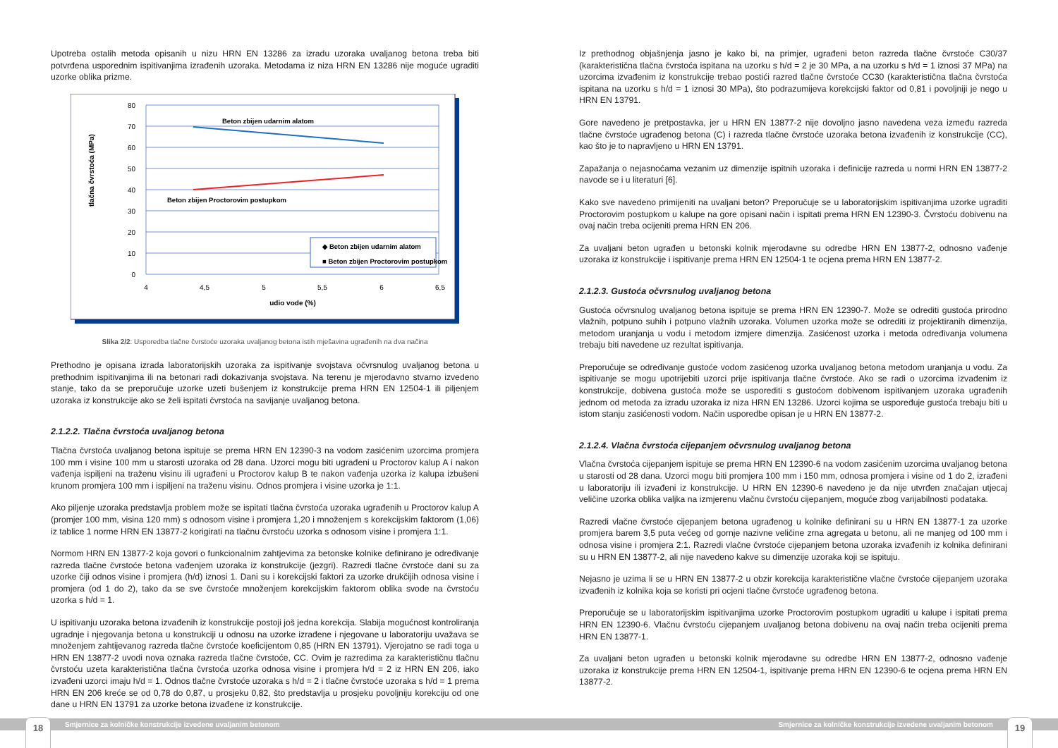Upotreba ostalih metoda opisanih u nizu HRN EN 13286 za izradu uzoraka uvaljanog betona treba biti potvrđena usporednim ispitivanjima izrađenih uzoraka. Metodama iz niza HRN EN 13286 nije moguće ugraditi uzorke oblika prizme.
80
70
60
50
40
30
20
10
0
4
4,5
5
5,5
6
6,5
udio vode (%)
tlačna čvrstoća (MPa)
Beton zbijen udarnim alatom
Beton zbijen Proctorovim postupkom
◆ Beton zbijen udarnim alatom
■ Beton zbijen Proctorovim postupkom
Slika 2/2: Usporedba tlačne čvrstoće uzoraka uvaljanog betona istih mješavina ugrađenih na dva načina
Prethodno je opisana izrada laboratorijskih uzoraka za ispitivanje svojstava očvrsnulog uvaljanog betona u prethodnim ispitivanjima ili na betonari radi dokazivanja svojstava. Na terenu je mjerodavno stvarno izvedeno stanje, tako da se preporučuje uzorke uzeti bušenjem iz konstrukcije prema HRN EN 12504-1 ili piljenjem uzoraka iz konstrukcije ako se želi ispitati čvrstoća na savijanje uvaljanog betona.
2.1.2.2. Tlačna čvrstoća uvaljanog betona
Tlačna čvrstoća uvaljanog betona ispituje se prema HRN EN 12390-3 na vodom zasićenim uzorcima promjera 100 mm i visine 100 mm u starosti uzoraka od 28 dana. Uzorci mogu biti ugrađeni u Proctorov kalup A i nakon vađenja ispiljeni na traženu visinu ili ugrađeni u Proctorov kalup B te nakon vađenja uzorka iz kalupa izbušeni krunom promjera 100 mm i ispiljeni na traženu visinu. Odnos promjera i visine uzorka je 1:1.
Ako piljenje uzoraka predstavlja problem može se ispitati tlačna čvrstoća uzoraka ugrađenih u Proctorov kalup A (promjer 100 mm, visina 120 mm) s odnosom visine i promjera 1,20 i množenjem s korekcijskim faktorom (1,06) iz tablice 1 norme HRN EN 13877-2 korigirati na tlačnu čvrstoću uzorka s odnosom visine i promjera 1:1.
Normom HRN EN 13877-2 koja govori o funkcionalnim zahtjevima za betonske kolnike definirano je određivanje razreda tlačne čvrstoće betona vađenjem uzoraka iz konstrukcije (jezgri). Razredi tlačne čvrstoće dani su za uzorke čiji odnos visine i promjera (h/d) iznosi 1. Dani su i korekcijski faktori za uzorke drukčijih odnosa visine i promjera (od 1 do 2), tako da se sve čvrstoće množenjem korekcijskim faktorom oblika svode na čvrstoću uzorka s h/d = 1.
U ispitivanju uzoraka betona izvađenih iz konstrukcije postoji još jedna korekcija. Slabija mogućnost kontroliranja ugradnje i njegovanja betona u konstrukciji u odnosu na uzorke izrađene i njegovane u laboratoriju uvažava se množenjem zahtijevanog razreda tlačne čvrstoće koeficijentom 0,85 (HRN EN 13791). Vjerojatno se radi toga u HRN EN 13877-2 uvodi nova oznaka razreda tlačne čvrstoće, CC. Ovim je razredima za karakterističnu tlačnu čvrstoću uzeta karakteristična tlačna čvrstoća uzorka odnosa visine i promjera h/d = 2 iz HRN EN 206, iako izvađeni uzorci imaju h/d = 1. Odnos tlačne čvrstoće uzoraka s h/d = 2 i tlačne čvrstoće uzoraka s h/d = 1 prema HRN EN 206 kreće se od 0,78 do 0,87, u prosjeku 0,82, što predstavlja u prosjeku povoljniju korekciju od one dane u HRN EN 13791 za uzorke betona izvađene iz konstrukcije.
Iz prethodnog objašnjenja jasno je kako bi, na primjer, ugrađeni beton razreda tlačne čvrstoće C30/37 (karakteristična tlačna čvrstoća ispitana na uzorku s h/d = 2 je 30 MPa, a na uzorku s h/d = 1 iznosi 37 MPa) na uzorcima izvađenim iz konstrukcije trebao postići razred tlačne čvrstoće CC30 (karakteristična tlačna čvrstoća ispitana na uzorku s h/d = 1 iznosi 30 MPa), što podrazumijeva korekcijski faktor od 0,81 i povoljniji je nego u HRN EN 13791.
Gore navedeno je pretpostavka, jer u HRN EN 13877-2 nije dovoljno jasno navedena veza između razreda tlačne čvrstoće ugrađenog betona (C) i razreda tlačne čvrstoće uzoraka betona izvađenih iz konstrukcije (CC), kao što je to napravljeno u HRN EN 13791.
Zapažanja o nejasnoćama vezanim uz dimenzije ispitnih uzoraka i definicije razreda u normi HRN EN 13877-2 navode se i u literaturi [6].
Kako sve navedeno primijeniti na uvaljani beton? Preporučuje se u laboratorijskim ispitivanjima uzorke ugraditi Proctorovim postupkom u kalupe na gore opisani način i ispitati prema HRN EN 12390-3. Čvrstoću dobivenu na ovaj način treba ocijeniti prema HRN EN 206.
Za uvaljani beton ugrađen u betonski kolnik mjerodavne su odredbe HRN EN 13877-2, odnosno vađenje uzoraka iz konstrukcije i ispitivanje prema HRN EN 12504-1 te ocjena prema HRN EN 13877-2.
2.1.2.3. Gustoća očvrsnulog uvaljanog betona
Gustoća očvrsnulog uvaljanog betona ispituje se prema HRN EN 12390-7. Može se odrediti gustoća prirodno vlažnih, potpuno suhih i potpuno vlažnih uzoraka. Volumen uzorka može se odrediti iz projektiranih dimenzija, metodom uranjanja u vodu i metodom izmjere dimenzija. Zasićenost uzorka i metoda određivanja volumena trebaju biti navedene uz rezultat ispitivanja.
Preporučuje se određivanje gustoće vodom zasićenog uzorka uvaljanog betona metodom uranjanja u vodu. Za ispitivanje se mogu upotrijebiti uzorci prije ispitivanja tlačne čvrstoće. Ako se radi o uzorcima izvađenim iz konstrukcije, dobivena gustoća može se usporediti s gustoćom dobivenom ispitivanjem uzoraka ugrađenih jednom od metoda za izradu uzoraka iz niza HRN EN 13286. Uzorci kojima se uspoređuje gustoća trebaju biti u istom stanju zasićenosti vodom. Način usporedbe opisan je u HRN EN 13877-2.
2.1.2.4. Vlačna čvrstoća cijepanjem očvrsnulog uvaljanog betona
Vlačna čvrstoća cijepanjem ispituje se prema HRN EN 12390-6 na vodom zasićenim uzorcima uvaljanog betona u starosti od 28 dana. Uzorci mogu biti promjera 100 mm i 150 mm, odnosa promjera i visine od 1 do 2, izrađeni u laboratoriju ili izvađeni iz konstrukcije. U HRN EN 12390-6 navedeno je da nije utvrđen značajan utjecaj veličine uzorka oblika valjka na izmjerenu vlačnu čvrstoću cijepanjem, moguće zbog varijabilnosti podataka.
Razredi vlačne čvrstoće cijepanjem betona ugrađenog u kolnike definirani su u HRN EN 13877-1 za uzorke promjera barem 3,5 puta većeg od gornje nazivne veličine zrna agregata u betonu, ali ne manjeg od 100 mm i odnosa visine i promjera 2:1. Razredi vlačne čvrstoće cijepanjem betona uzoraka izvađenih iz kolnika definirani su u HRN EN 13877-2, ali nije navedeno kakve su dimenzije uzoraka koji se ispituju.
Nejasno je uzima li se u HRN EN 13877-2 u obzir korekcija karakteristične vlačne čvrstoće cijepanjem uzoraka izvađenih iz kolnika koja se koristi pri ocjeni tlačne čvrstoće ugrađenog betona.
Preporučuje se u laboratorijskim ispitivanjima uzorke Proctorovim postupkom ugraditi u kalupe i ispitati prema HRN EN 12390-6. Vlačnu čvrstoću cijepanjem uvaljanog betona dobivenu na ovaj način treba ocijeniti prema HRN EN 13877-1.
Za uvaljani beton ugrađen u betonski kolnik mjerodavne su odredbe HRN EN 13877-2, odnosno vađenje uzoraka iz konstrukcije prema HRN EN 12504-1, ispitivanje prema HRN EN 12390-6 te ocjena prema HRN EN 13877-2.
18 Smjernice za kolničke konstrukcije izvedene uvaljanim betonom
Smjernice za kolničke konstrukcije izvedene uvaljanim betonom 19